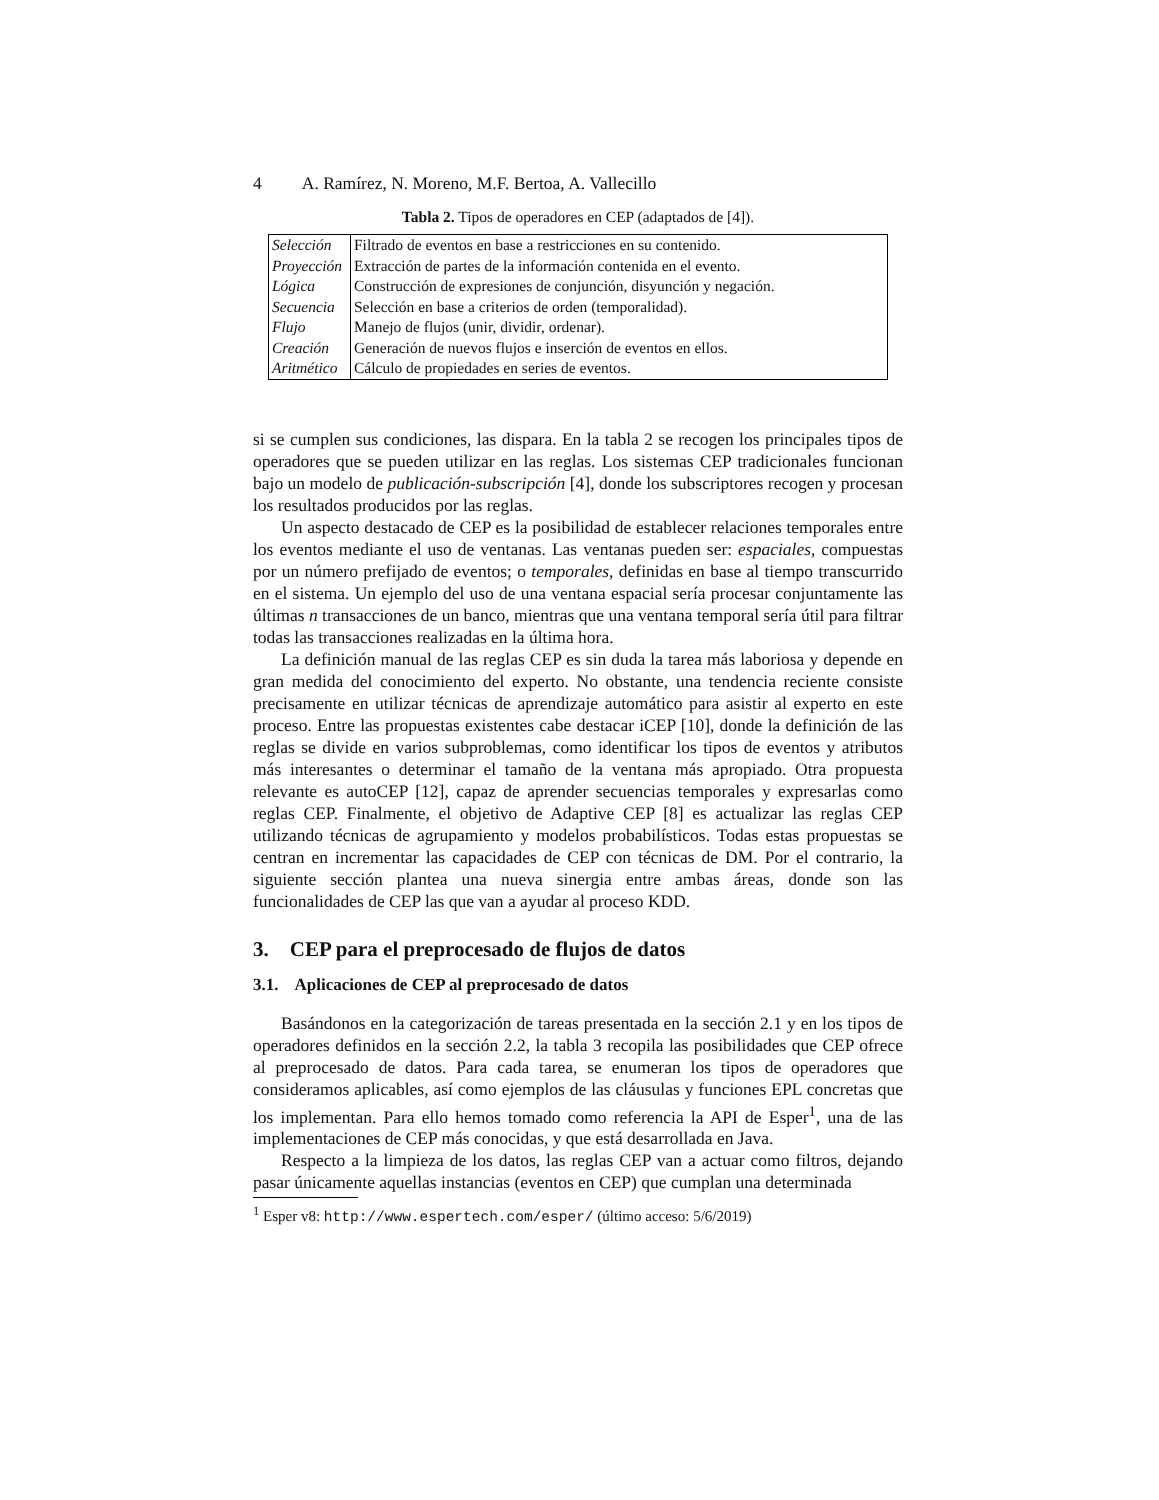4 A. Ramírez, N. Moreno, M.F. Bertoa, A. Vallecillo
Tabla 2. Tipos de operadores en CEP (adaptados de [4]).
| Selección | Filtrado de eventos en base a restricciones en su contenido. |
| Proyección | Extracción de partes de la información contenida en el evento. |
| Lógica | Construcción de expresiones de conjunción, disyunción y negación. |
| Secuencia | Selección en base a criterios de orden (temporalidad). |
| Flujo | Manejo de flujos (unir, dividir, ordenar). |
| Creación | Generación de nuevos flujos e inserción de eventos en ellos. |
| Aritmético | Cálculo de propiedades en series de eventos. |
si se cumplen sus condiciones, las dispara. En la tabla 2 se recogen los principales tipos de operadores que se pueden utilizar en las reglas. Los sistemas CEP tradicionales funcionan bajo un modelo de publicación-subscripción [4], donde los subscriptores recogen y procesan los resultados producidos por las reglas.
Un aspecto destacado de CEP es la posibilidad de establecer relaciones temporales entre los eventos mediante el uso de ventanas. Las ventanas pueden ser: espaciales, compuestas por un número prefijado de eventos; o temporales, definidas en base al tiempo transcurrido en el sistema. Un ejemplo del uso de una ventana espacial sería procesar conjuntamente las últimas n transacciones de un banco, mientras que una ventana temporal sería útil para filtrar todas las transacciones realizadas en la última hora.
La definición manual de las reglas CEP es sin duda la tarea más laboriosa y depende en gran medida del conocimiento del experto. No obstante, una tendencia reciente consiste precisamente en utilizar técnicas de aprendizaje automático para asistir al experto en este proceso. Entre las propuestas existentes cabe destacar iCEP [10], donde la definición de las reglas se divide en varios subproblemas, como identificar los tipos de eventos y atributos más interesantes o determinar el tamaño de la ventana más apropiado. Otra propuesta relevante es autoCEP [12], capaz de aprender secuencias temporales y expresarlas como reglas CEP. Finalmente, el objetivo de Adaptive CEP [8] es actualizar las reglas CEP utilizando técnicas de agrupamiento y modelos probabilísticos. Todas estas propuestas se centran en incrementar las capacidades de CEP con técnicas de DM. Por el contrario, la siguiente sección plantea una nueva sinergia entre ambas áreas, donde son las funcionalidades de CEP las que van a ayudar al proceso KDD.
3. CEP para el preprocesado de flujos de datos
3.1. Aplicaciones de CEP al preprocesado de datos
Basándonos en la categorización de tareas presentada en la sección 2.1 y en los tipos de operadores definidos en la sección 2.2, la tabla 3 recopila las posibilidades que CEP ofrece al preprocesado de datos. Para cada tarea, se enumeran los tipos de operadores que consideramos aplicables, así como ejemplos de las cláusulas y funciones EPL concretas que los implementan. Para ello hemos tomado como referencia la API de Esper<sup>1</sup>, una de las implementaciones de CEP más conocidas, y que está desarrollada en Java.
Respecto a la limpieza de los datos, las reglas CEP van a actuar como filtros, dejando pasar únicamente aquellas instancias (eventos en CEP) que cumplan una determinada
<sup>1</sup> Esper v8: http://www.espertech.com/esper/ (último acceso: 5/6/2019)